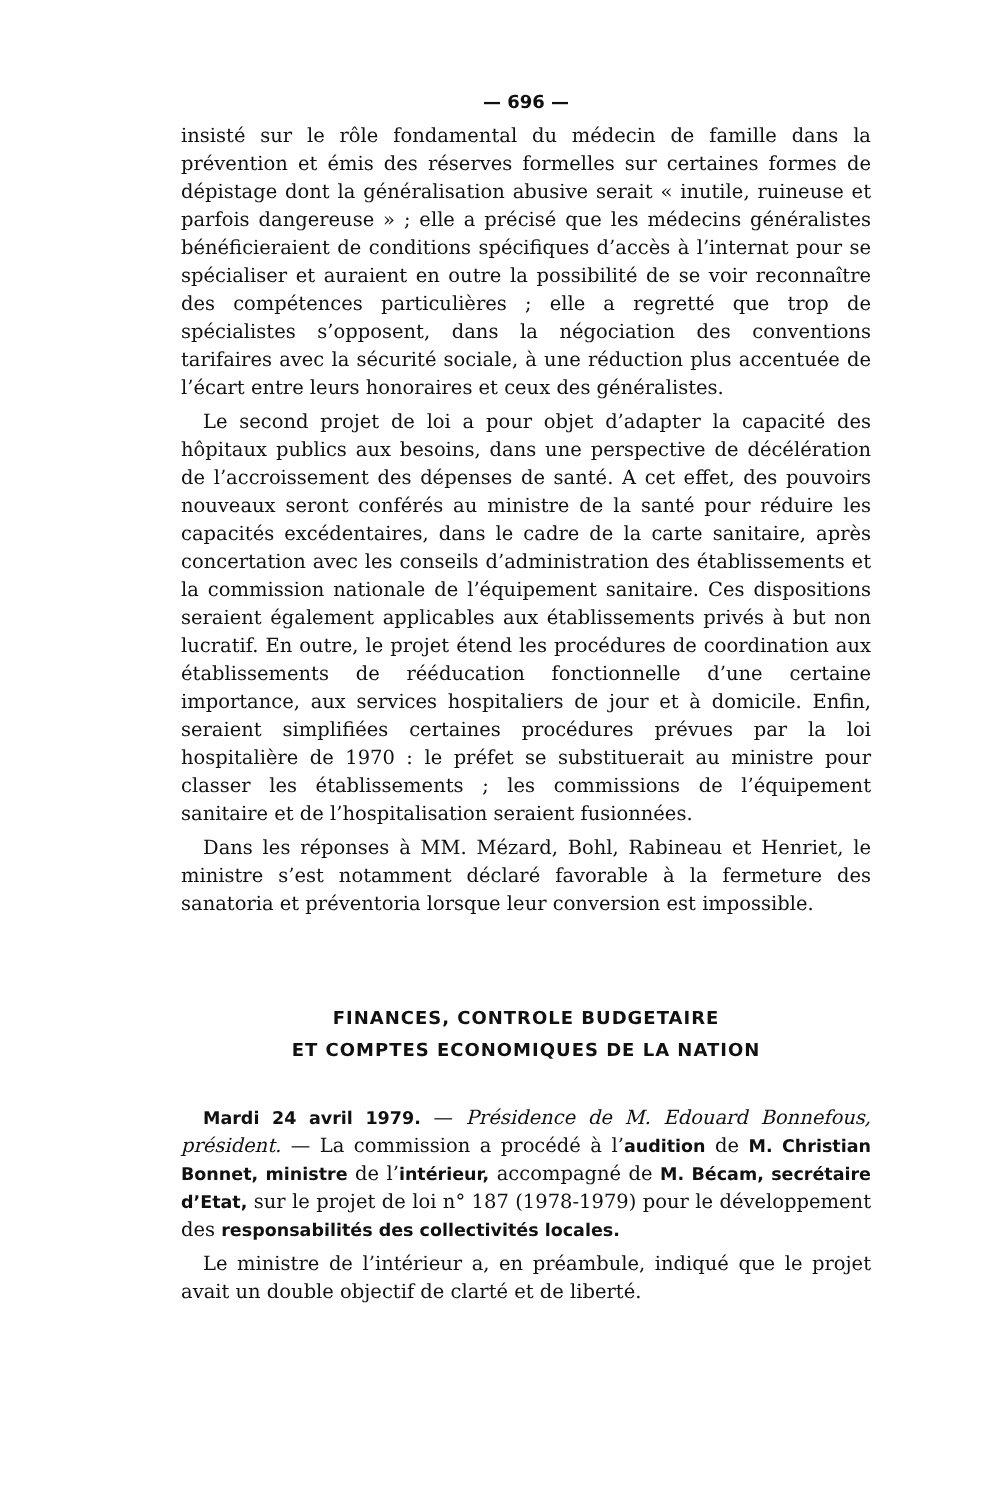— 696 —
insisté sur le rôle fondamental du médecin de famille dans la prévention et émis des réserves formelles sur certaines formes de dépistage dont la généralisation abusive serait « inutile, ruineuse et parfois dangereuse » ; elle a précisé que les médecins généralistes bénéficieraient de conditions spécifiques d’accès à l’internat pour se spécialiser et auraient en outre la possibilité de se voir reconnaître des compétences particulières ; elle a regretté que trop de spécialistes s’opposent, dans la négociation des conventions tarifaires avec la sécurité sociale, à une réduction plus accentuée de l’écart entre leurs honoraires et ceux des généralistes.
Le second projet de loi a pour objet d’adapter la capacité des hôpitaux publics aux besoins, dans une perspective de décélération de l’accroissement des dépenses de santé. A cet effet, des pouvoirs nouveaux seront conférés au ministre de la santé pour réduire les capacités excédentaires, dans le cadre de la carte sanitaire, après concertation avec les conseils d’administration des établissements et la commission nationale de l’équipement sanitaire. Ces dispositions seraient également applicables aux établissements privés à but non lucratif. En outre, le projet étend les procédures de coordination aux établissements de rééducation fonctionnelle d’une certaine importance, aux services hospitaliers de jour et à domicile. Enfin, seraient simplifiées certaines procédures prévues par la loi hospitalière de 1970 : le préfet se substituerait au ministre pour classer les établissements ; les commissions de l’équipement sanitaire et de l’hospitalisation seraient fusionnées.
Dans les réponses à MM. Mézard, Bohl, Rabineau et Henriet, le ministre s’est notamment déclaré favorable à la fermeture des sanatoria et préventoria lorsque leur conversion est impossible.
FINANCES, CONTROLE BUDGETAIRE
ET COMPTES ECONOMIQUES DE LA NATION
Mardi 24 avril 1979. — Présidence de M. Edouard Bonnefous, président. — La commission a procédé à l’audition de M. Christian Bonnet, ministre de l’intérieur, accompagné de M. Bécam, secrétaire d’Etat, sur le projet de loi n° 187 (1978-1979) pour le développement des responsabilités des collectivités locales.
Le ministre de l’intérieur a, en préambule, indiqué que le projet avait un double objectif de clarté et de liberté.